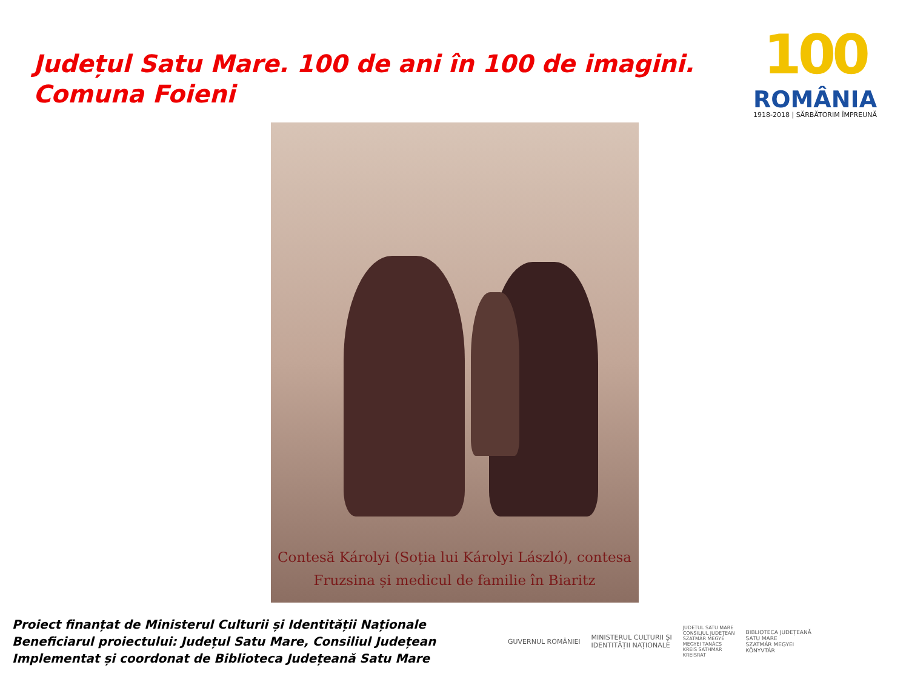Județul Satu Mare. 100 de ani în 100 de imagini.
Comuna Foieni
100
ROMÂNIA
1918-2018 | SĂRBĂTORIM ÎMPREUNĂ
Contesă Károlyi (Soția lui Károlyi László), contesa
Fruzsina și medicul de familie în Biaritz
Proiect finanțat de Ministerul Culturii și Identității Naționale
Beneficiarul proiectului: Județul Satu Mare, Consiliul Județean
Implementat și coordonat de Biblioteca Județeană Satu Mare
GUVERNUL ROMÂNIEI
MINISTERUL CULTURII ȘI
IDENTITĂȚII NAȚIONALE
JUDEȚUL SATU MARE
CONSILIUL JUDEȚEAN
SZATMÁR MEGYE
MEGYEI TANÁCS
KREIS SATHMAR
KREISRAT
BIBLIOTECA JUDEȚEANĂ
SATU MARE
SZATMÁR MEGYEI
KÖNYVTÁR